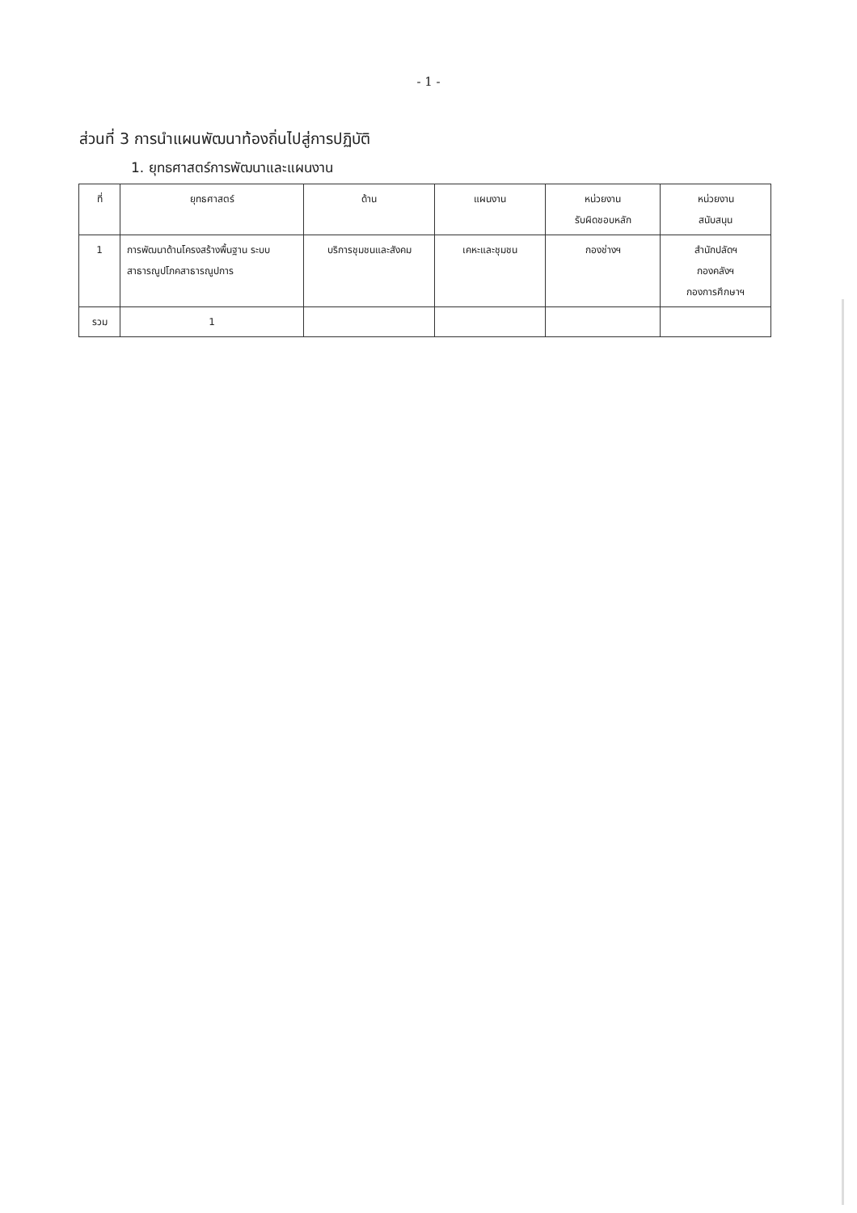- 1 -
ส่วนที่ 3 การนำแผนพัฒนาท้องถิ่นไปสู่การปฏิบัติ
1. ยุทธศาสตร์การพัฒนาและแผนงาน
| ที่ | ยุทธศาสตร์ | ด้าน | แผนงาน | หน่วยงาน รับผิดชอบหลัก | หน่วยงาน สนับสนุน |
| --- | --- | --- | --- | --- | --- |
| 1 | การพัฒนาด้านโครงสร้างพื้นฐาน ระบบสาธารณูปโภคสาธารณูปการ | บริการชุมชนและสังคม | เคหะและชุมชน | กองช่างฯ | สำนักปลัดฯ กองคลังฯ กองการศึกษาฯ |
| รวม | 1 | | | | |